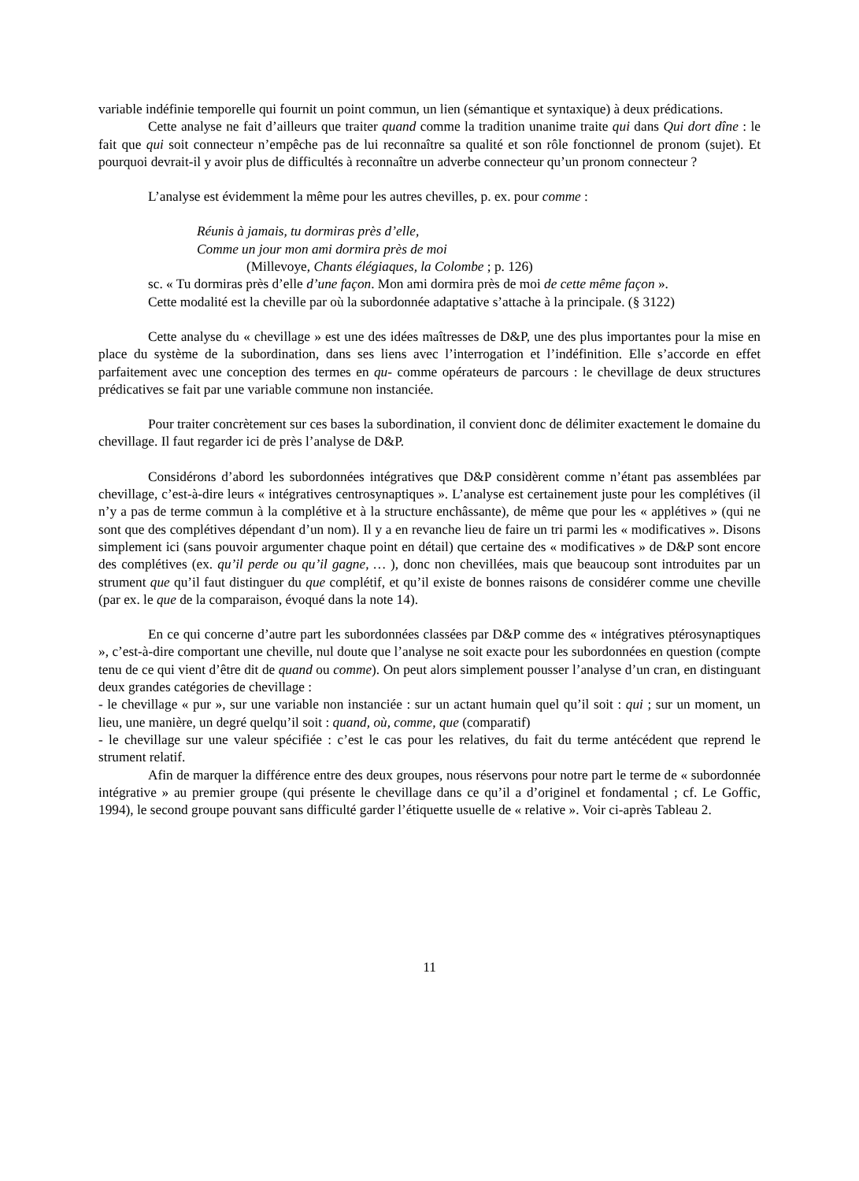variable indéfinie temporelle qui fournit un point commun, un lien (sémantique et syntaxique) à deux prédications.
Cette analyse ne fait d’ailleurs que traiter quand comme la tradition unanime traite qui dans Qui dort dîne : le fait que qui soit connecteur n’empêche pas de lui reconnaître sa qualité et son rôle fonctionnel de pronom (sujet). Et pourquoi devrait-il y avoir plus de difficultés à reconnaître un adverbe connecteur qu’un pronom connecteur ?
L’analyse est évidemment la même pour les autres chevilles, p. ex. pour comme :
Réunis à jamais, tu dormiras près d’elle,
Comme un jour mon ami dormira près de moi
(Millevoye, Chants élégiaques, la Colombe ; p. 126)
sc. « Tu dormiras près d’elle d’une façon. Mon ami dormira près de moi de cette même façon ».
Cette modalité est la cheville par où la subordonnée adaptative s’attache à la principale. (§ 3122)
Cette analyse du « chevillage » est une des idées maîtresses de D&P, une des plus importantes pour la mise en place du système de la subordination, dans ses liens avec l’interrogation et l’indéfinition. Elle s’accorde en effet parfaitement avec une conception des termes en qu- comme opérateurs de parcours : le chevillage de deux structures prédicatives se fait par une variable commune non instanciée.
Pour traiter concrètement sur ces bases la subordination, il convient donc de délimiter exactement le domaine du chevillage. Il faut regarder ici de près l’analyse de D&P.
Considérons d’abord les subordonnées intégratives que D&P considèrent comme n’étant pas assemblées par chevillage, c’est-à-dire leurs « intégratives centrosynaptiques ». L’analyse est certainement juste pour les complétives (il n’y a pas de terme commun à la complétive et à la structure enchâssante), de même que pour les « applétives » (qui ne sont que des complétives dépendant d’un nom). Il y a en revanche lieu de faire un tri parmi les « modificatives ». Disons simplement ici (sans pouvoir argumenter chaque point en détail) que certaine des « modificatives » de D&P sont encore des complétives (ex. qu’il perde ou qu’il gagne, … ), donc non chevillées, mais que beaucoup sont introduites par un strument que qu’il faut distinguer du que complétif, et qu’il existe de bonnes raisons de considérer comme une cheville (par ex. le que de la comparaison, évoqué dans la note 14).
En ce qui concerne d’autre part les subordonnées classées par D&P comme des « intégratives ptérosynaptiques », c’est-à-dire comportant une cheville, nul doute que l’analyse ne soit exacte pour les subordonnées en question (compte tenu de ce qui vient d’être dit de quand ou comme). On peut alors simplement pousser l’analyse d’un cran, en distinguant deux grandes catégories de chevillage :
- le chevillage « pur », sur une variable non instanciée : sur un actant humain quel qu’il soit : qui ; sur un moment, un lieu, une manière, un degré quelqu’il soit : quand, où, comme, que (comparatif)
- le chevillage sur une valeur spécifiée : c’est le cas pour les relatives, du fait du terme antécédent que reprend le strument relatif.
Afin de marquer la différence entre des deux groupes, nous réservons pour notre part le terme de « subordonnée intégrative » au premier groupe (qui présente le chevillage dans ce qu’il a d’originel et fondamental ; cf. Le Goffic, 1994), le second groupe pouvant sans difficulté garder l’étiquette usuelle de « relative ». Voir ci-après Tableau 2.
11